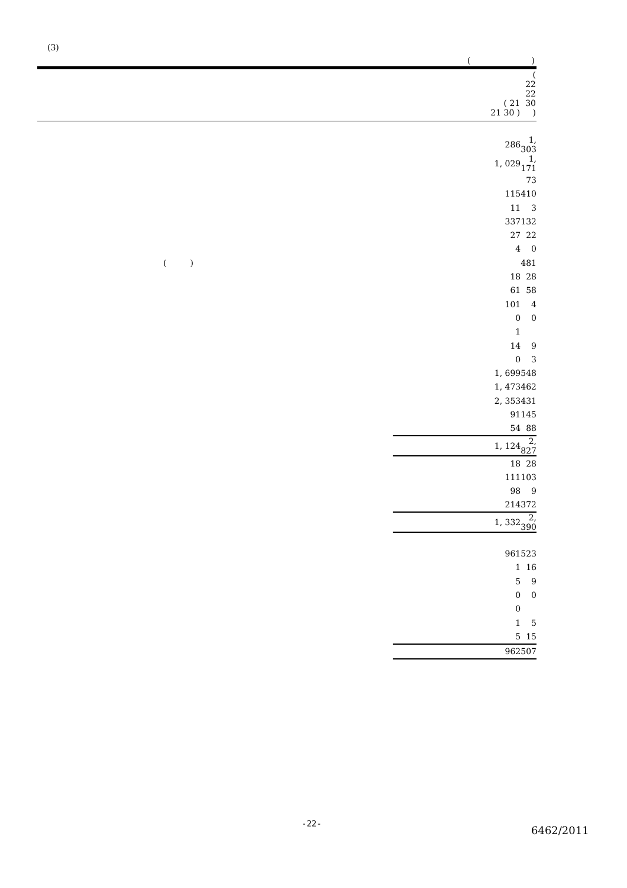(3)
()
| | ( 21 21 30 ) | ( 22 22 30 ) |
| --- | --- | --- |
| | 286 | 1, 303 |
| | 1, 029 | 1, 171 |
| | | 73 |
| | 115 | 410 |
| | 11 | 3 |
| | 337 | 132 |
| | 27 | 22 |
| | 4 | 0 |
| ( ) | | 481 |
| | 18 | 28 |
| | 61 | 58 |
| | 101 | 4 |
| | 0 | 0 |
| | 1 | |
| | 14 | 9 |
| | 0 | 3 |
| | 1, 699 | 548 |
| | 1, 473 | 462 |
| | 2, 353 | 431 |
| | 91 | 145 |
| | 54 | 88 |
| | 1, 124 | 2, 827 |
| | 18 | 28 |
| | 111 | 103 |
| | 98 | 9 |
| | 214 | 372 |
| | 1, 332 | 2, 390 |
| | 961 | 523 |
| | 1 | 16 |
| | 5 | 9 |
| | 0 | 0 |
| | 0 | |
| | 1 | 5 |
| | 5 | 15 |
| | 962 | 507 |
-22-
6462/2011